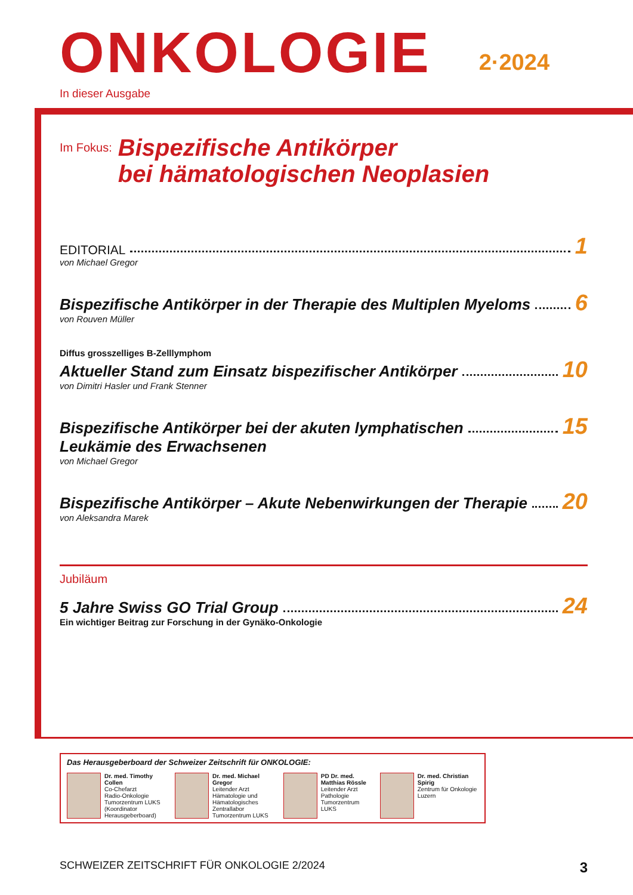ONKOLOGIE
2·2024
In dieser Ausgabe
Im Fokus:
Bispezifische Antikörper
bei hämatologischen Neoplasien
EDITORIAL 1
von Michael Gregor
Bispezifische Antikörper in der Therapie des Multiplen Myeloms 6
von Rouven Müller
Diffus grosszelliges B-Zelllymphom
Aktueller Stand zum Einsatz bispezifischer Antikörper 10
von Dimitri Hasler und Frank Stenner
Bispezifische Antikörper bei der akuten lymphatischen 15
Leukämie des Erwachsenen
von Michael Gregor
Bispezifische Antikörper – Akute Nebenwirkungen der Therapie 20
von Aleksandra Marek
Jubiläum
5 Jahre Swiss GO Trial Group 24
Ein wichtiger Beitrag zur Forschung in der Gynäko-Onkologie
Das Herausgeberboard der Schweizer Zeitschrift für ONKOLOGIE:
Dr. med. Timothy Collen
Co-Chefarzt
Radio-Onkologie
Tumorzentrum LUKS
(Koordinator
Herausgeberboard)
Dr. med. Michael Gregor
Leitender Arzt
Hämatologie und
Hämatologisches
Zentrallabor
Tumorzentrum LUKS
PD Dr. med.
Matthias Rössle
Leitender Arzt
Pathologie
Tumorzentrum LUKS
Dr. med. Christian Spirig
Zentrum für Onkologie
Luzern
SCHWEIZER ZEITSCHRIFT FÜR ONKOLOGIE 2/2024 3